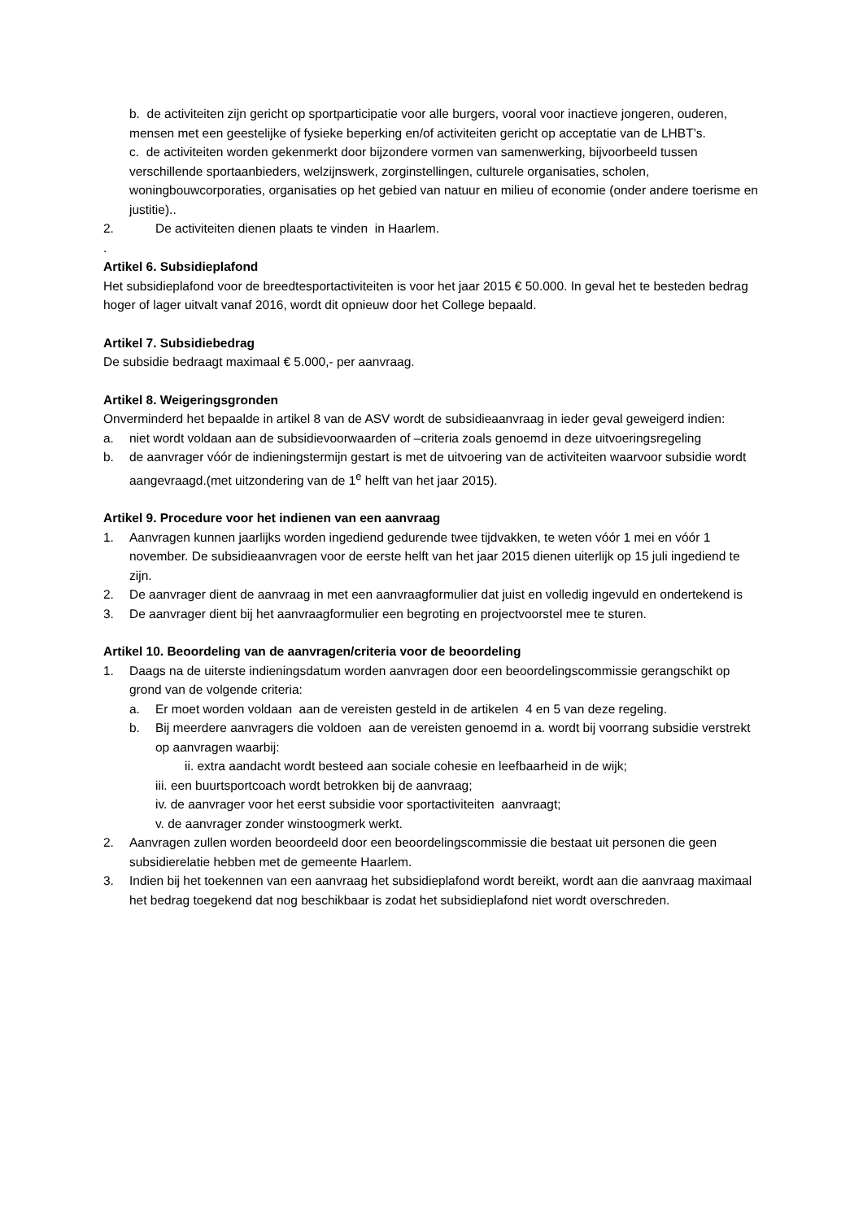b. de activiteiten zijn gericht op sportparticipatie voor alle burgers, vooral voor inactieve jongeren, ouderen, mensen met een geestelijke of fysieke beperking en/of activiteiten gericht op acceptatie van de LHBT’s.
c. de activiteiten worden gekenmerkt door bijzondere vormen van samenwerking, bijvoorbeeld tussen verschillende sportaanbieders, welzijnswerk, zorginstellingen, culturele organisaties, scholen, woningbouwcorporaties, organisaties op het gebied van natuur en milieu of economie (onder andere toerisme en justitie)..
2. De activiteiten dienen plaats te vinden in Haarlem.
.
Artikel 6. Subsidieplafond
Het subsidieplafond voor de breedtesportactiviteiten is voor het jaar 2015 € 50.000. In geval het te besteden bedrag hoger of lager uitvalt vanaf 2016, wordt dit opnieuw door het College bepaald.
Artikel 7. Subsidiebedrag
De subsidie bedraagt maximaal € 5.000,- per aanvraag.
Artikel 8. Weigeringsgronden
Onverminderd het bepaalde in artikel 8 van de ASV wordt de subsidieaanvraag in ieder geval geweigerd indien:
a. niet wordt voldaan aan de subsidievoorwaarden of –criteria zoals genoemd in deze uitvoeringsregeling
b. de aanvrager vóór de indieningstermijn gestart is met de uitvoering van de activiteiten waarvoor subsidie wordt aangevraagd.(met uitzondering van de 1<sup>e</sup> helft van het jaar 2015).
Artikel 9. Procedure voor het indienen van een aanvraag
1. Aanvragen kunnen jaarlijks worden ingediend gedurende twee tijdvakken, te weten vóór 1 mei en vóór 1 november. De subsidieaanvragen voor de eerste helft van het jaar 2015 dienen uiterlijk op 15 juli ingediend te zijn.
2. De aanvrager dient de aanvraag in met een aanvraagformulier dat juist en volledig ingevuld en ondertekend is
3. De aanvrager dient bij het aanvraagformulier een begroting en projectvoorstel mee te sturen.
Artikel 10. Beoordeling van de aanvragen/criteria voor de beoordeling
1. Daags na de uiterste indieningsdatum worden aanvragen door een beoordelingscommissie gerangschikt op grond van de volgende criteria:
a. Er moet worden voldaan aan de vereisten gesteld in de artikelen 4 en 5 van deze regeling.
b. Bij meerdere aanvragers die voldoen aan de vereisten genoemd in a. wordt bij voorrang subsidie verstrekt op aanvragen waarbij:
ii. extra aandacht wordt besteed aan sociale cohesie en leefbaarheid in de wijk;
iii. een buurtsportcoach wordt betrokken bij de aanvraag;
iv. de aanvrager voor het eerst subsidie voor sportactiviteiten aanvraagt;
v. de aanvrager zonder winstoogmerk werkt.
2. Aanvragen zullen worden beoordeeld door een beoordelingscommissie die bestaat uit personen die geen subsidierelatie hebben met de gemeente Haarlem.
3. Indien bij het toekennen van een aanvraag het subsidieplafond wordt bereikt, wordt aan die aanvraag maximaal het bedrag toegekend dat nog beschikbaar is zodat het subsidieplafond niet wordt overschreden.